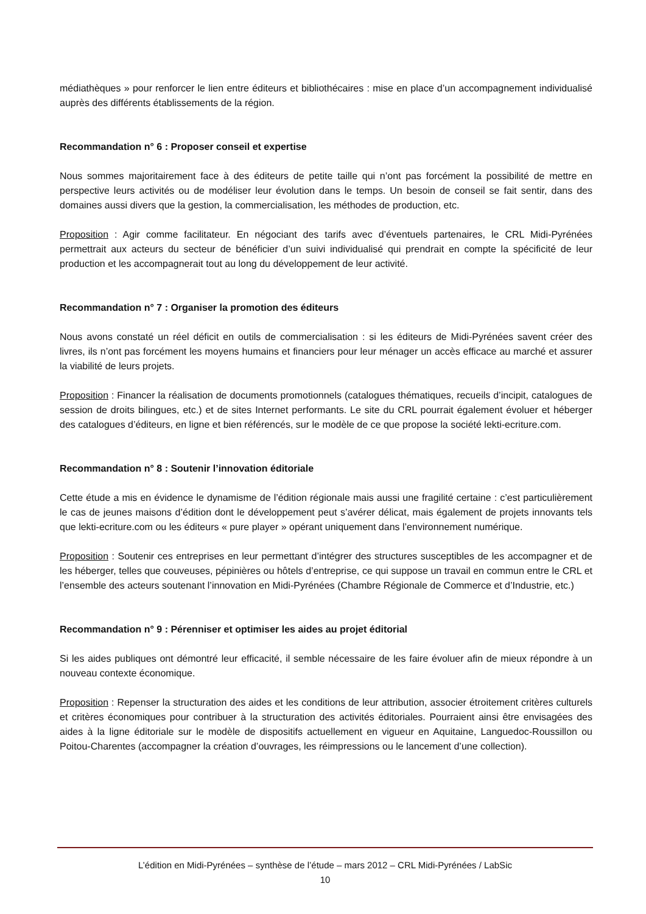médiathèques » pour renforcer le lien entre éditeurs et bibliothécaires : mise en place d’un accompagnement individualisé auprès des différents établissements de la région.
Recommandation n° 6 : Proposer conseil et expertise
Nous sommes majoritairement face à des éditeurs de petite taille qui n’ont pas forcément la possibilité de mettre en perspective leurs activités ou de modéliser leur évolution dans le temps. Un besoin de conseil se fait sentir, dans des domaines aussi divers que la gestion, la commercialisation, les méthodes de production, etc.
Proposition : Agir comme facilitateur. En négociant des tarifs avec d’éventuels partenaires, le CRL Midi-Pyrénées permettrait aux acteurs du secteur de bénéficier d’un suivi individualisé qui prendrait en compte la spécificité de leur production et les accompagnerait tout au long du développement de leur activité.
Recommandation n° 7 : Organiser la promotion des éditeurs
Nous avons constaté un réel déficit en outils de commercialisation : si les éditeurs de Midi-Pyrénées savent créer des livres, ils n’ont pas forcément les moyens humains et financiers pour leur ménager un accès efficace au marché et assurer la viabilité de leurs projets.
Proposition : Financer la réalisation de documents promotionnels (catalogues thématiques, recueils d’incipit, catalogues de session de droits bilingues, etc.) et de sites Internet performants. Le site du CRL pourrait également évoluer et héberger des catalogues d’éditeurs, en ligne et bien référencés, sur le modèle de ce que propose la société lekti-ecriture.com.
Recommandation n° 8 : Soutenir l’innovation éditoriale
Cette étude a mis en évidence le dynamisme de l’édition régionale mais aussi une fragilité certaine : c’est particulièrement le cas de jeunes maisons d’édition dont le développement peut s’avérer délicat, mais également de projets innovants tels que lekti-ecriture.com ou les éditeurs « pure player » opérant uniquement dans l’environnement numérique.
Proposition : Soutenir ces entreprises en leur permettant d’intégrer des structures susceptibles de les accompagner et de les héberger, telles que couveuses, pépinières ou hôtels d’entreprise, ce qui suppose un travail en commun entre le CRL et l’ensemble des acteurs soutenant l’innovation en Midi-Pyrénées (Chambre Régionale de Commerce et d’Industrie, etc.)
Recommandation n° 9 : Pérenniser et optimiser les aides au projet éditorial
Si les aides publiques ont démontré leur efficacité, il semble nécessaire de les faire évoluer afin de mieux répondre à un nouveau contexte économique.
Proposition : Repenser la structuration des aides et les conditions de leur attribution, associer étroitement critères culturels et critères économiques pour contribuer à la structuration des activités éditoriales. Pourraient ainsi être envisagées des aides à la ligne éditoriale sur le modèle de dispositifs actuellement en vigueur en Aquitaine, Languedoc-Roussillon ou Poitou-Charentes (accompagner la création d’ouvrages, les réimpressions ou le lancement d’une collection).
L’édition en Midi-Pyrénées – synthèse de l’étude – mars 2012 – CRL Midi-Pyrénées / LabSic
10